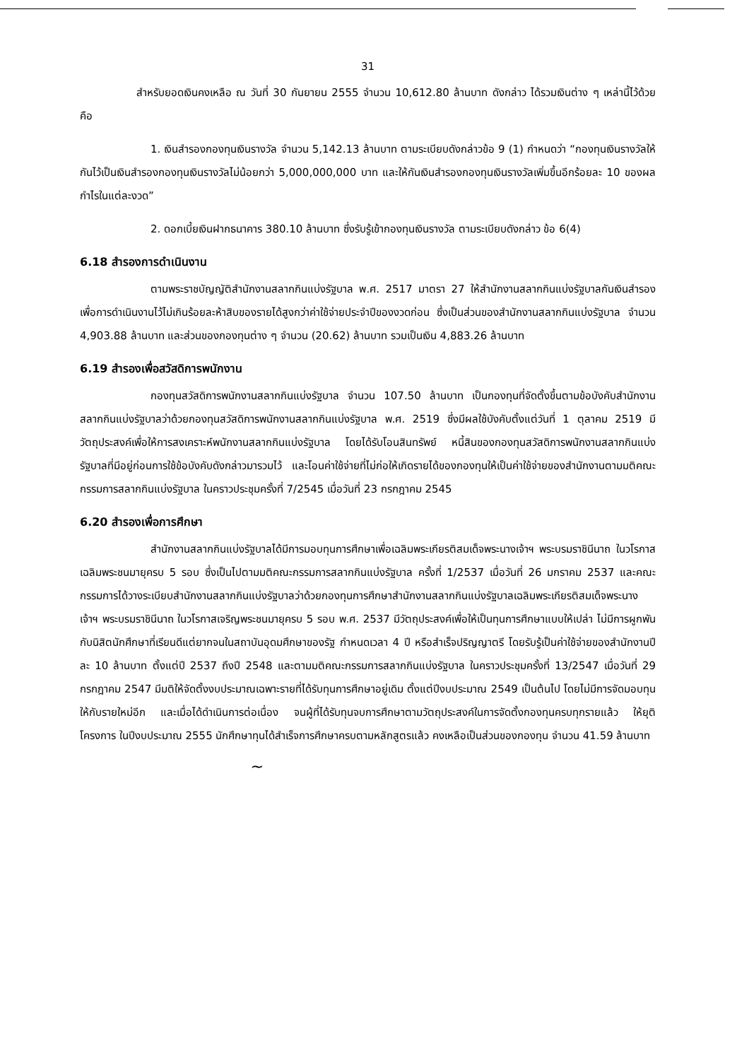31
สำหรับยอดเงินคงเหลือ ณ วันที่ 30 กันยายน 2555 จำนวน 10,612.80 ล้านบาท ดังกล่าว ได้รวมเงินต่าง ๆ เหล่านี้ไว้ด้วย คือ
1. เงินสำรองกองทุนเงินรางวัล จำนวน 5,142.13 ล้านบาท ตามระเบียบดังกล่าวข้อ 9 (1) กำหนดว่า “กองทุนเงินรางวัลให้กันไว้เป็นเงินสำรองกองทุนเงินรางวัลไม่น้อยกว่า 5,000,000,000 บาท และให้กันเงินสำรองกองทุนเงินรางวัลเพิ่มขึ้นอีกร้อยละ 10 ของผลกำไรในแต่ละงวด”
2. ดอกเบี้ยเงินฝากธนาคาร 380.10 ล้านบาท ซึ่งรับรู้เข้ากองทุนเงินรางวัล ตามระเบียบดังกล่าว ข้อ 6(4)
6.18 สำรองการดำเนินงาน
ตามพระราชบัญญัติสำนักงานสลากกินแบ่งรัฐบาล พ.ศ. 2517 มาตรา 27 ให้สำนักงานสลากกินแบ่งรัฐบาลกันเงินสำรองเพื่อการดำเนินงานไว้ไม่เกินร้อยละห้าสิบของรายได้สูงกว่าค่าใช้จ่ายประจำปีของงวดก่อน ซึ่งเป็นส่วนของสำนักงานสลากกินแบ่งรัฐบาล จำนวน 4,903.88 ล้านบาท และส่วนของกองทุนต่าง ๆ จำนวน (20.62) ล้านบาท รวมเป็นเงิน 4,883.26 ล้านบาท
6.19 สำรองเพื่อสวัสดิการพนักงาน
กองทุนสวัสดิการพนักงานสลากกินแบ่งรัฐบาล จำนวน 107.50 ล้านบาท เป็นกองทุนที่จัดตั้งขึ้นตามข้อบังคับสำนักงานสลากกินแบ่งรัฐบาลว่าด้วยกองทุนสวัสดิการพนักงานสลากกินแบ่งรัฐบาล พ.ศ. 2519 ซึ่งมีผลใช้บังคับตั้งแต่วันที่ 1 ตุลาคม 2519 มีวัตถุประสงค์เพื่อให้การสงเคราะห์พนักงานสลากกินแบ่งรัฐบาล โดยได้รับโอนสินทรัพย์ หนี้สินของกองทุนสวัสดิการพนักงานสลากกินแบ่งรัฐบาลที่มีอยู่ก่อนการใช้ข้อบังคับดังกล่าวมารวมไว้ และโอนค่าใช้จ่ายที่ไม่ก่อให้เกิดรายได้ของกองทุนให้เป็นค่าใช้จ่ายของสำนักงานตามมติคณะกรรมการสลากกินแบ่งรัฐบาล ในคราวประชุมครั้งที่ 7/2545 เมื่อวันที่ 23 กรกฎาคม 2545
6.20 สำรองเพื่อการศึกษา
สำนักงานสลากกินแบ่งรัฐบาลได้มีการมอบทุนการศึกษาเพื่อเฉลิมพระเกียรติสมเด็จพระนางเจ้าฯ พระบรมราชินีนาถ ในวโรกาสเฉลิมพระชนมายุครบ 5 รอบ ซึ่งเป็นไปตามมติคณะกรรมการสลากกินแบ่งรัฐบาล ครั้งที่ 1/2537 เมื่อวันที่ 26 มกราคม 2537 และคณะกรรมการได้วางระเบียบสำนักงานสลากกินแบ่งรัฐบาลว่าด้วยกองทุนการศึกษาสำนักงานสลากกินแบ่งรัฐบาลเฉลิมพระเกียรติสมเด็จพระนางเจ้าฯ พระบรมราชินีนาถ ในวโรกาสเจริญพระชนมายุครบ 5 รอบ พ.ศ. 2537 มีวัตถุประสงค์เพื่อให้เป็นทุนการศึกษาแบบให้เปล่า ไม่มีการผูกพันกับนิสิตนักศึกษาที่เรียนดีแต่ยากจนในสถาบันอุดมศึกษาของรัฐ กำหนดเวลา 4 ปี หรือสำเร็จปริญญาตรี โดยรับรู้เป็นค่าใช้จ่ายของสำนักงานปีละ 10 ล้านบาท ตั้งแต่ปี 2537 ถึงปี 2548 และตามมติคณะกรรมการสลากกินแบ่งรัฐบาล ในคราวประชุมครั้งที่ 13/2547 เมื่อวันที่ 29 กรกฎาคม 2547 มีมติให้จัดตั้งงบประมาณเฉพาะรายที่ได้รับทุนการศึกษาอยู่เดิม ตั้งแต่ปีงบประมาณ 2549 เป็นต้นไป โดยไม่มีการจัดมอบทุนให้กับรายใหม่อีก และเมื่อได้ดำเนินการต่อเนื่อง จนผู้ที่ได้รับทุนจบการศึกษาตามวัตถุประสงค์ในการจัดตั้งกองทุนครบทุกรายแล้ว ให้ยุติโครงการ ในปีงบประมาณ 2555 นักศึกษาทุนได้สำเร็จการศึกษาครบตามหลักสูตรแล้ว คงเหลือเป็นส่วนของกองทุน จำนวน 41.59 ล้านบาท
~